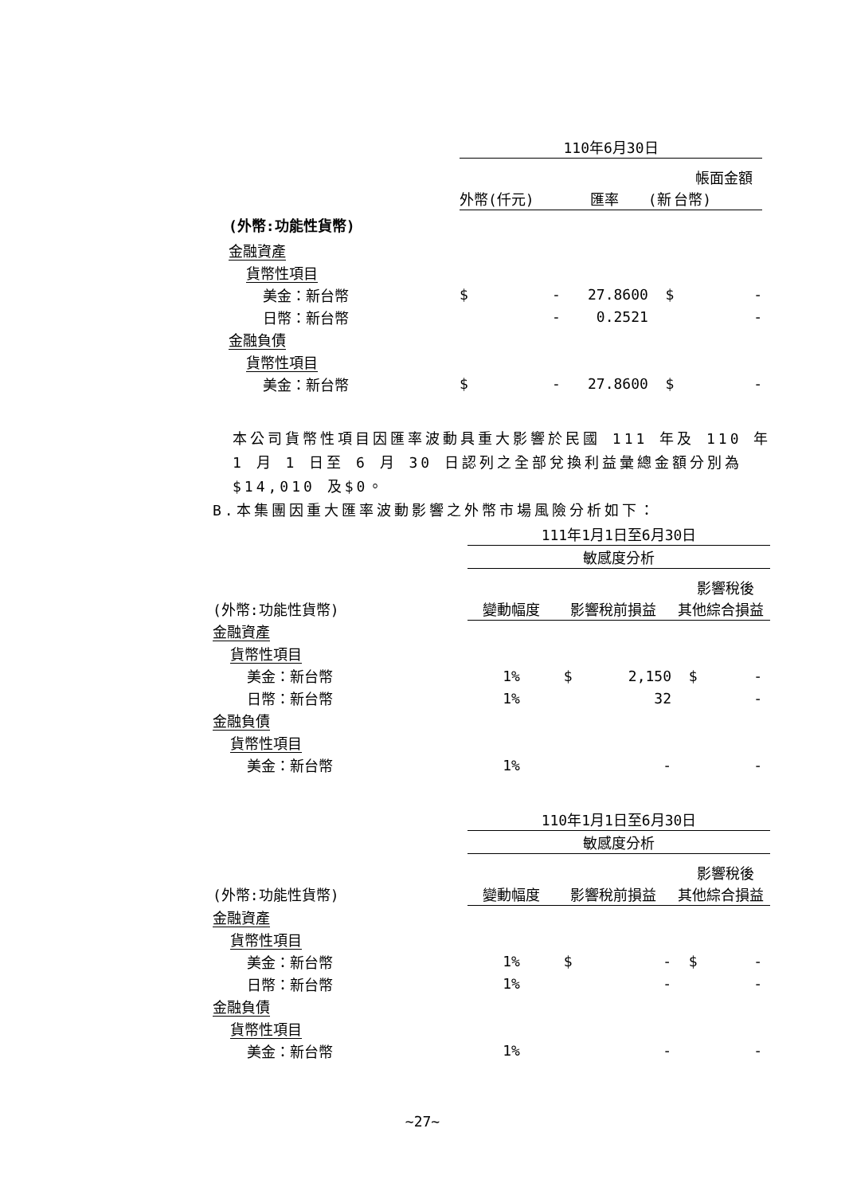| | 110年6月30日 | | | | |
| | 帳面金額 | | | | |
| | 外幣( | 仟元) | 匯率 | (新 | 台幣) |
| (外幣:功能性貨幣) | | | | | |
| 金融資產 | | | | | |
| 貨幣性項目 | | | | | |
| 美金：新台幣 | $ | - | 27.8600 | $ | - |
| 日幣：新台幣 | | - | 0.2521 | | - |
| 金融負債 | | | | | |
| 貨幣性項目 | | | | | |
| 美金：新台幣 | $ | - | 27.8600 | $ | - |
本公司貨幣性項目因匯率波動具重大影響於民國 111 年及 110 年 1 月 1 日至 6 月 30 日認列之全部兌換利益彙總金額分別為 $14,010 及$0。
B.本集團因重大匯率波動影響之外幣市場風險分析如下：
| | 111年1月1日至6月30日 | | | |
| | 敏感度分析 | | | |
| | 影響稅後 | | | |
| (外幣:功能性貨幣) | 變動幅度 | 影響稅前損益 | | 其他綜合損益 |
| 金融資產 | | | | |
| 貨幣性項目 | | | | |
| 美金：新台幣 | 1% | $ | 2,150 | $ - |
| 日幣：新台幣 | 1% | | 32 | - |
| 金融負債 | | | | |
| 貨幣性項目 | | | | |
| 美金：新台幣 | 1% | | - | - |
| | 110年1月1日至6月30日 | | | |
| | 敏感度分析 | | | |
| | 影響稅後 | | | |
| (外幣:功能性貨幣) | 變動幅度 | 影響稅前損益 | | 其他綜合損益 |
| 金融資產 | | | | |
| 貨幣性項目 | | | | |
| 美金：新台幣 | 1% | $ | - | $ - |
| 日幣：新台幣 | 1% | | - | - |
| 金融負債 | | | | |
| 貨幣性項目 | | | | |
| 美金：新台幣 | 1% | | - | - |
~27~